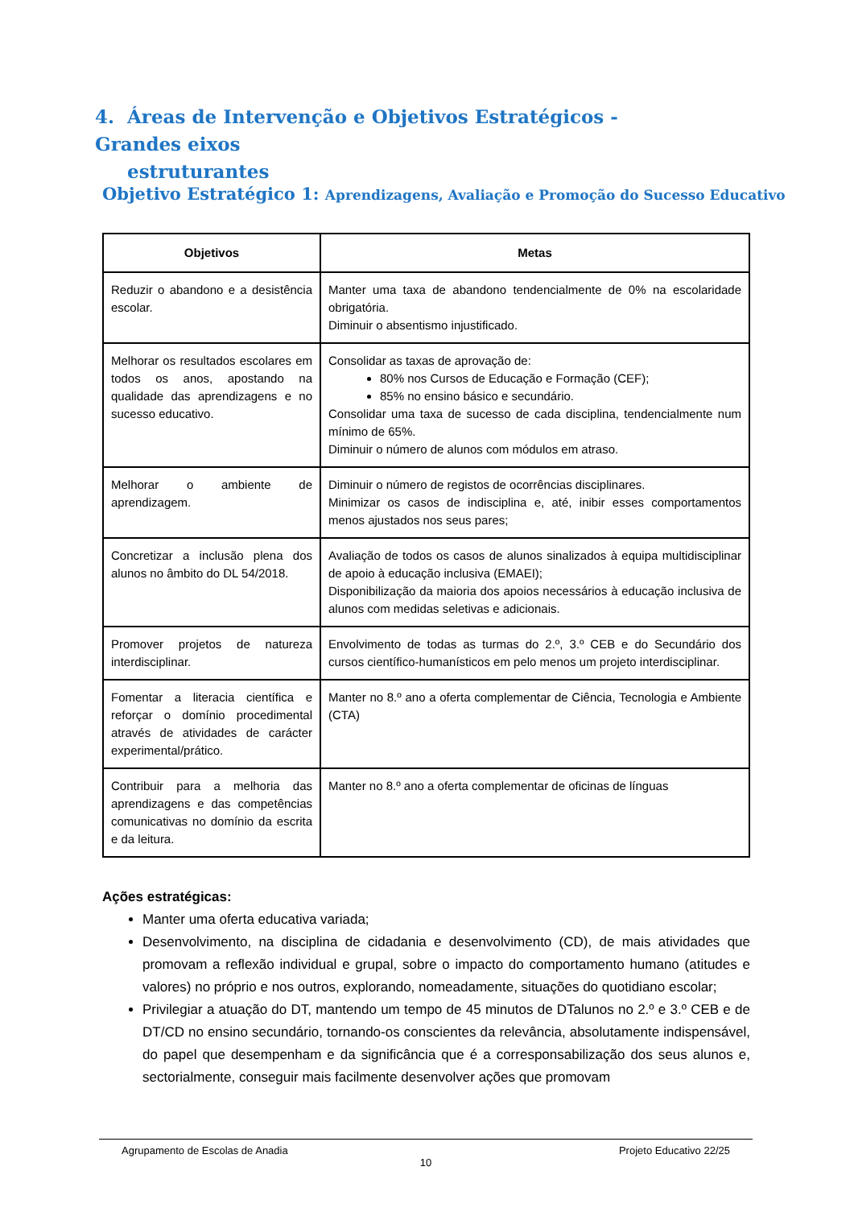4. Áreas de Intervenção e Objetivos Estratégicos - Grandes eixos
estruturantes
Objetivo Estratégico 1: Aprendizagens, Avaliação e Promoção do Sucesso Educativo
| Objetivos | Metas |
| --- | --- |
| Reduzir o abandono e a desistência escolar. | Manter uma taxa de abandono tendencialmente de 0% na escolaridade obrigatória. Diminuir o absentismo injustificado. |
| Melhorar os resultados escolares em todos os anos, apostando na qualidade das aprendizagens e no sucesso educativo. | Consolidar as taxas de aprovação de: 80% nos Cursos de Educação e Formação (CEF); 85% no ensino básico e secundário. Consolidar uma taxa de sucesso de cada disciplina, tendencialmente num mínimo de 65%. Diminuir o número de alunos com módulos em atraso. |
| Melhorar o ambiente de aprendizagem. | Diminuir o número de registos de ocorrências disciplinares. Minimizar os casos de indisciplina e, até, inibir esses comportamentos menos ajustados nos seus pares; |
| Concretizar a inclusão plena dos alunos no âmbito do DL 54/2018. | Avaliação de todos os casos de alunos sinalizados à equipa multidisciplinar de apoio à educação inclusiva (EMAEI); Disponibilização da maioria dos apoios necessários à educação inclusiva de alunos com medidas seletivas e adicionais. |
| Promover projetos de natureza interdisciplinar. | Envolvimento de todas as turmas do 2.º, 3.º CEB e do Secundário dos cursos científico-humanísticos em pelo menos um projeto interdisciplinar. |
| Fomentar a literacia científica e reforçar o domínio procedimental através de atividades de carácter experimental/prático. | Manter no 8.º ano a oferta complementar de Ciência, Tecnologia e Ambiente (CTA) |
| Contribuir para a melhoria das aprendizagens e das competências comunicativas no domínio da escrita e da leitura. | Manter no 8.º ano a oferta complementar de oficinas de línguas |
Ações estratégicas:
Manter uma oferta educativa variada;
Desenvolvimento, na disciplina de cidadania e desenvolvimento (CD), de mais atividades que promovam a reflexão individual e grupal, sobre o impacto do comportamento humano (atitudes e valores) no próprio e nos outros, explorando, nomeadamente, situações do quotidiano escolar;
Privilegiar a atuação do DT, mantendo um tempo de 45 minutos de DTalunos no 2.º e 3.º CEB e de DT/CD no ensino secundário, tornando-os conscientes da relevância, absolutamente indispensável, do papel que desempenham e da significância que é a corresponsabilização dos seus alunos e, sectorialmente, conseguir mais facilmente desenvolver ações que promovam
Agrupamento de Escolas de Anadia Projeto Educativo 22/25
10